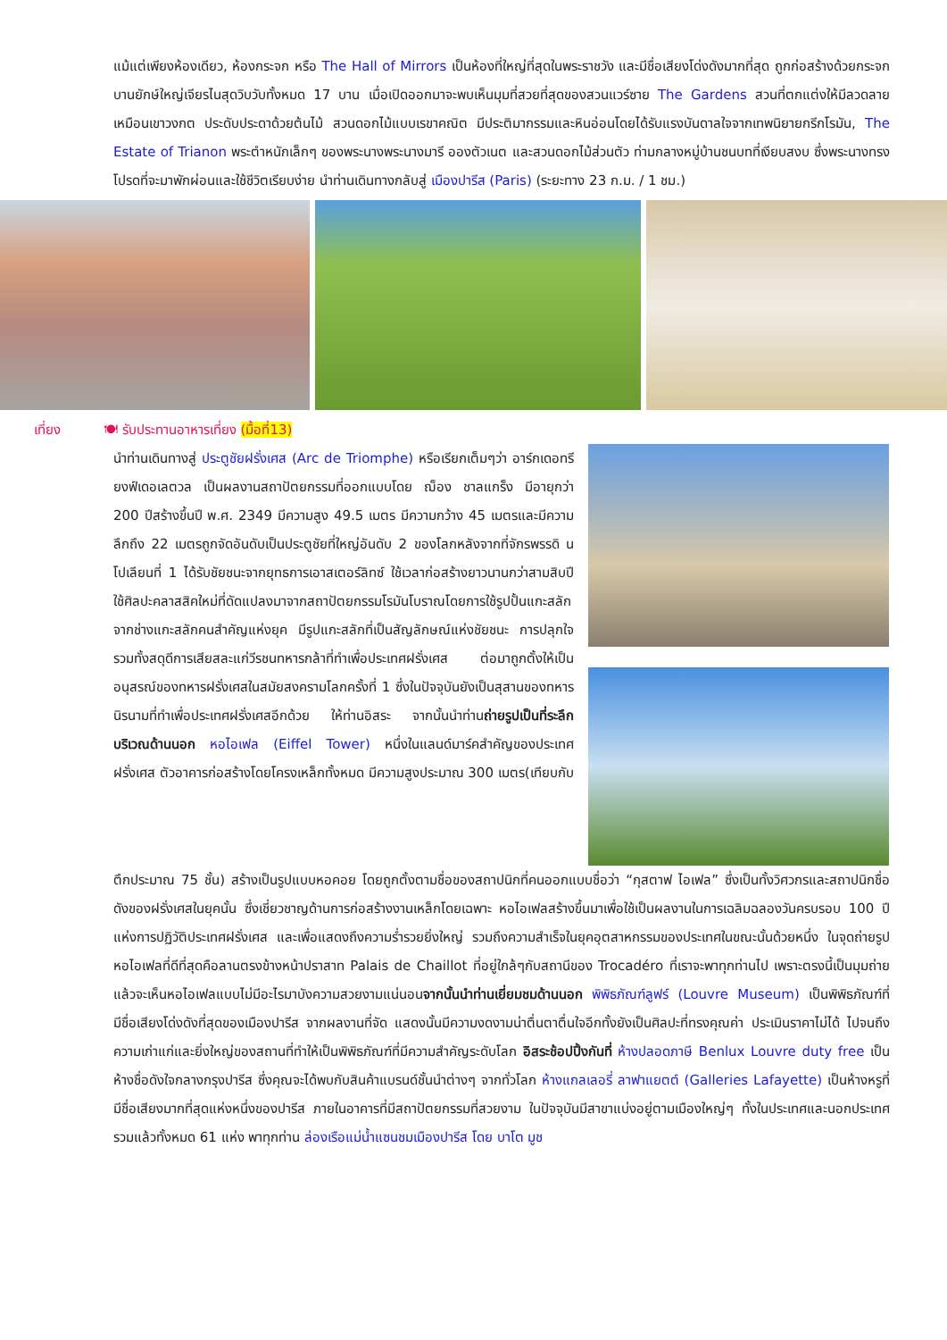แม้แต่เพียงห้องเดียว, ห้องกระจก หรือ The Hall of Mirrors เป็นห้องที่ใหญ่ที่สุดในพระราชวัง และมีชื่อเสียงโด่งดังมากที่สุด ถูกก่อสร้างด้วยกระจกบานยักษ์ใหญ่เจียรไนสุดวิบวับทั้งหมด 17 บาน เมื่อเปิดออกมาจะพบเห็นมุมที่สวยที่สุดของสวนแวร์ซาย The Gardens สวนที่ตกแต่งให้มีลวดลายเหมือนเขาวงกต ประดับประดาด้วยต้นไม้ สวนดอกไม้แบบเรขาคณิต มีประติมากรรมและหินอ่อนโดยได้รับแรงบันดาลใจจากเทพนิยายกรีกโรมัน, The Estate of Trianon พระตำหนักเล็กๆ ของพระนางพระนางมารี อองตัวเนต และสวนดอกไม้ส่วนตัว ท่ามกลางหมู่บ้านชนบทที่เงียบสงบ ซึ่งพระนางทรงโปรดที่จะมาพักผ่อนและใช้ชีวิตเรียบง่าย นำท่านเดินทางกลับสู่ เมืองปารีส (Paris) (ระยะทาง 23 ก.ม. / 1 ชม.)
เที่ยง 🍽 รับประทานอาหารเที่ยง (มื้อที่13)
นำท่านเดินทางสู่ ประตูชัยฝรั่งเศส (Arc de Triomphe) หรือเรียกเต็มๆว่า อาร์กเดอทรียงฟ์เดอเลตวล เป็นผลงานสถาปัตยกรรมที่ออกแบบโดย ฌ็อง ชาลแกร็ง มีอายุกว่า 200 ปีสร้างขึ้นปี พ.ศ. 2349 มีความสูง 49.5 เมตร มีความกว้าง 45 เมตรและมีความลึกถึง 22 เมตรถูกจัดอันดับเป็นประตูชัยที่ใหญ่อันดับ 2 ของโลกหลังจากที่จักรพรรดิ นโปเลียนที่ 1 ได้รับชัยชนะจากยุทธการเอาสเตอร์ลิทซ์ ใช้เวลาก่อสร้างยาวนานกว่าสามสิบปี ใช้ศิลปะคลาสสิคใหม่ที่ดัดแปลงมาจากสถาปัตยกรรมโรมันโบราณโดยการใช้รูปปั้นแกะสลักจากช่างแกะสลักคนสำคัญแห่งยุค มีรูปแกะสลักที่เป็นสัญลักษณ์แห่งชัยชนะ การปลุกใจ รวมทั้งสดุดีการเสียสละแก่วีรชนทหารกล้าที่ทำเพื่อประเทศฝรั่งเศส ต่อมาถูกตั้งให้เป็นอนุสรณ์ของทหารฝรั่งเศสในสมัยสงครามโลกครั้งที่ 1 ซึ่งในปัจจุบันยังเป็นสุสานของทหารนิรนามที่ทำเพื่อประเทศฝรั่งเศสอีกด้วย ให้ท่านอิสระ จากนั้นนำท่านถ่ายรูปเป็นที่ระลึกบริเวณด้านนอก หอไอเฟล (Eiffel Tower) หนึ่งในแลนด์มาร์คสำคัญของประเทศฝรั่งเศส ตัวอาคารก่อสร้างโดยโครงเหล็กทั้งหมด มีความสูงประมาณ 300 เมตร(เทียบกับ
ตึกประมาณ 75 ชั้น) สร้างเป็นรูปแบบหอคอย โดยถูกตั้งตามชื่อของสถาปนิกที่คนออกแบบชื่อว่า “กุสตาฟ ไอเฟล” ซึ่งเป็นทั้งวิศวกรและสถาปนิกชื่อดังของฝรั่งเศสในยุคนั้น ซึ่งเชี่ยวชาญด้านการก่อสร้างงานเหล็กโดยเฉพาะ หอไอเฟลสร้างขึ้นมาเพื่อใช้เป็นผลงานในการเฉลิมฉลองวันครบรอบ 100 ปี แห่งการปฏิวัติประเทศฝรั่งเศส และเพื่อแสดงถึงความร่ำรวยยิ่งใหญ่ รวมถึงความสำเร็จในยุคอุตสาหกรรมของประเทศในขณะนั้นด้วยหนึ่ง ในจุดถ่ายรูปหอไอเฟลที่ดีที่สุดคือลานตรงข้างหน้าปราสาท Palais de Chaillot ที่อยู่ใกล้ๆกับสถานีของ Trocadéro ที่เราจะพาทุกท่านไป เพราะตรงนี้เป็นมุมถ่ายแล้วจะเห็นหอไอเฟลแบบไม่มีอะไรมาบังความสวยงามแน่นอนจากนั้นนำท่านเยี่ยมชมด้านนอก พิพิธภัณฑ์ลูฟร์ (Louvre Museum) เป็นพิพิธภัณฑ์ที่มีชื่อเสียงโด่งดังที่สุดของเมืองปารีส จากผลงานที่จัด แสดงนั้นมีความงดงามน่าตื่นตาตื่นใจอีกทั้งยังเป็นศิลปะที่ทรงคุณค่า ประเมินราคาไม่ได้ ไปจนถึงความเก่าแก่และยิ่งใหญ่ของสถานที่ทำให้เป็นพิพิธภัณฑ์ที่มีความสำคัญระดับโลก อิสระช้อปปิ้งกันที่ ห้างปลอดภาษี Benlux Louvre duty free เป็นห้างชื่อดังใจกลางกรุงปารีส ซึ่งคุณจะได้พบกับสินค้าแบรนด์ชั้นนำต่างๆ จากทั่วโลก ห้างแกลเลอรี่ ลาฟาแยตต์ (Galleries Lafayette) เป็นห้างหรูที่มีชื่อเสียงมากที่สุดแห่งหนึ่งของปารีส ภายในอาคารที่มีสถาปัตยกรรมที่สวยงาม ในปัจจุบันมีสาขาแบ่งอยู่ตามเมืองใหญ่ๆ ทั้งในประเทศและนอกประเทศ รวมแล้วทั้งหมด 61 แห่ง พาทุกท่าน ล่องเรือแม่น้ำแซนชมเมืองปารีส โดย บาโต มูช